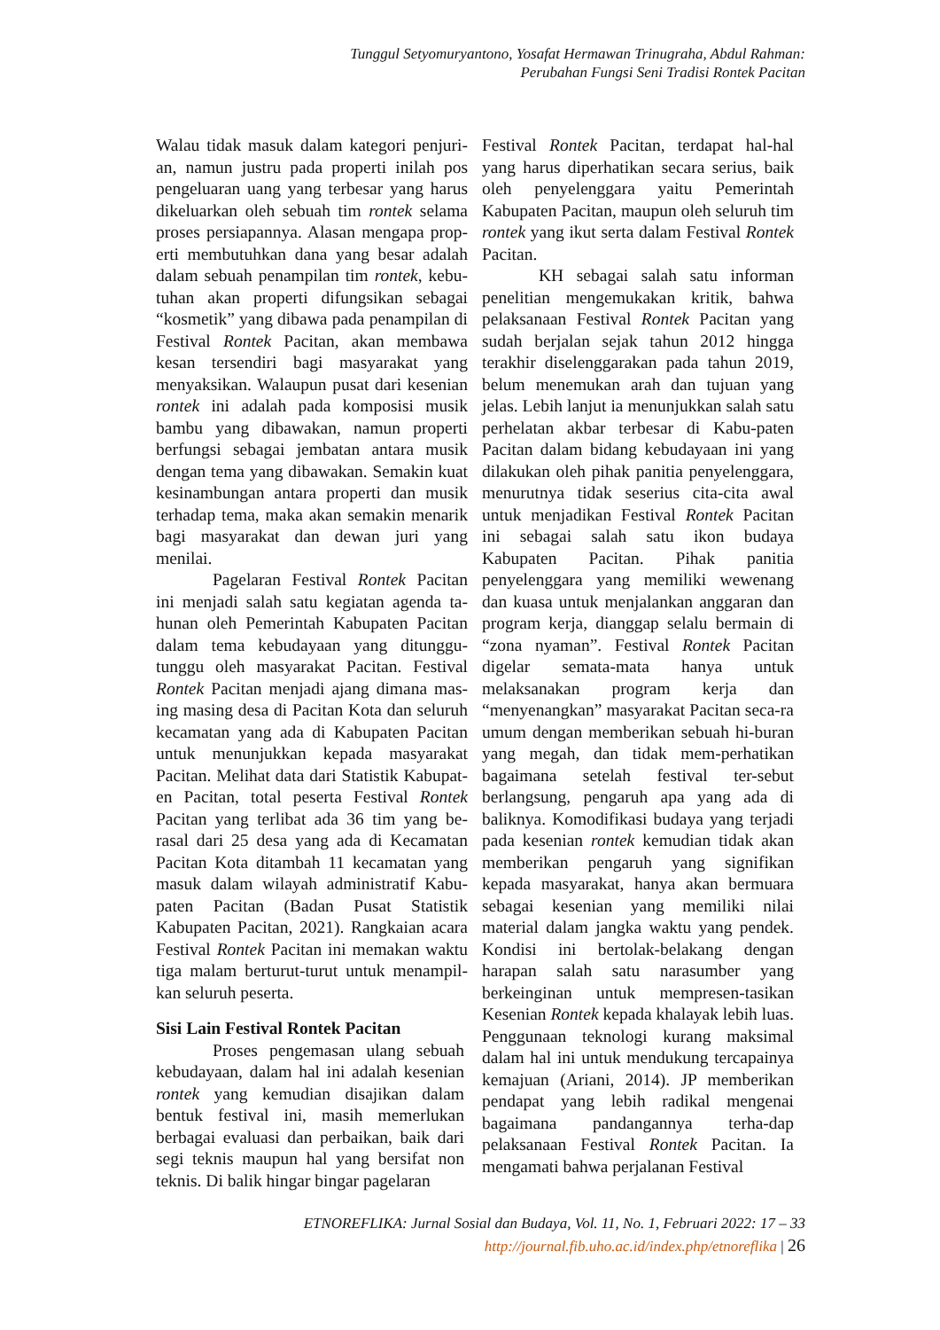Tunggul Setyomuryantono, Yosafat Hermawan Trinugraha, Abdul Rahman:
Perubahan Fungsi Seni Tradisi Rontek Pacitan
Walau tidak masuk dalam kategori penjuri-an, namun justru pada properti inilah pos pengeluaran uang yang terbesar yang harus dikeluarkan oleh sebuah tim rontek selama proses persiapannya. Alasan mengapa prop-erti membutuhkan dana yang besar adalah dalam sebuah penampilan tim rontek, kebu-tuhan akan properti difungsikan sebagai “kosmetik” yang dibawa pada penampilan di Festival Rontek Pacitan, akan membawa kesan tersendiri bagi masyarakat yang menyaksikan. Walaupun pusat dari kesenian rontek ini adalah pada komposisi musik bambu yang dibawakan, namun properti berfungsi sebagai jembatan antara musik dengan tema yang dibawakan. Semakin kuat kesinambungan antara properti dan musik terhadap tema, maka akan semakin menarik bagi masyarakat dan dewan juri yang menilai.
Pagelaran Festival Rontek Pacitan ini menjadi salah satu kegiatan agenda ta-hunan oleh Pemerintah Kabupaten Pacitan dalam tema kebudayaan yang ditunggu-tunggu oleh masyarakat Pacitan. Festival Rontek Pacitan menjadi ajang dimana mas-ing masing desa di Pacitan Kota dan seluruh kecamatan yang ada di Kabupaten Pacitan untuk menunjukkan kepada masyarakat Pacitan. Melihat data dari Statistik Kabupat-en Pacitan, total peserta Festival Rontek Pacitan yang terlibat ada 36 tim yang be-rasal dari 25 desa yang ada di Kecamatan Pacitan Kota ditambah 11 kecamatan yang masuk dalam wilayah administratif Kabu-paten Pacitan (Badan Pusat Statistik Kabupaten Pacitan, 2021). Rangkaian acara Festival Rontek Pacitan ini memakan waktu tiga malam berturut-turut untuk menampil-kan seluruh peserta.
Sisi Lain Festival Rontek Pacitan
Proses pengemasan ulang sebuah kebudayaan, dalam hal ini adalah kesenian rontek yang kemudian disajikan dalam bentuk festival ini, masih memerlukan berbagai evaluasi dan perbaikan, baik dari segi teknis maupun hal yang bersifat non teknis. Di balik hingar bingar pagelaran
Festival Rontek Pacitan, terdapat hal-hal yang harus diperhatikan secara serius, baik oleh penyelenggara yaitu Pemerintah Kabupaten Pacitan, maupun oleh seluruh tim rontek yang ikut serta dalam Festival Rontek Pacitan.
KH sebagai salah satu informan penelitian mengemukakan kritik, bahwa pelaksanaan Festival Rontek Pacitan yang sudah berjalan sejak tahun 2012 hingga terakhir diselenggarakan pada tahun 2019, belum menemukan arah dan tujuan yang jelas. Lebih lanjut ia menunjukkan salah satu perhelatan akbar terbesar di Kabu-paten Pacitan dalam bidang kebudayaan ini yang dilakukan oleh pihak panitia penyelenggara, menurutnya tidak seserius cita-cita awal untuk menjadikan Festival Rontek Pacitan ini sebagai salah satu ikon budaya Kabupaten Pacitan. Pihak panitia penyelenggara yang memiliki wewenang dan kuasa untuk menjalankan anggaran dan program kerja, dianggap selalu bermain di “zona nyaman”. Festival Rontek Pacitan digelar semata-mata hanya untuk melaksanakan program kerja dan “menyenangkan” masyarakat Pacitan seca-ra umum dengan memberikan sebuah hi-buran yang megah, dan tidak mem-perhatikan bagaimana setelah festival ter-sebut berlangsung, pengaruh apa yang ada di baliknya. Komodifikasi budaya yang terjadi pada kesenian rontek kemudian tidak akan memberikan pengaruh yang signifikan kepada masyarakat, hanya akan bermuara sebagai kesenian yang memiliki nilai material dalam jangka waktu yang pendek. Kondisi ini bertolak-belakang dengan harapan salah satu narasumber yang berkeinginan untuk mempresen-tasikan Kesenian Rontek kepada khalayak lebih luas. Penggunaan teknologi kurang maksimal dalam hal ini untuk mendukung tercapainya kemajuan (Ariani, 2014). JP memberikan pendapat yang lebih radikal mengenai bagaimana pandangannya terha-dap pelaksanaan Festival Rontek Pacitan. Ia mengamati bahwa perjalanan Festival
ETNOREFLIKA: Jurnal Sosial dan Budaya, Vol. 11, No. 1, Februari 2022: 17 – 33
http://journal.fib.uho.ac.id/index.php/etnoreflika | 26